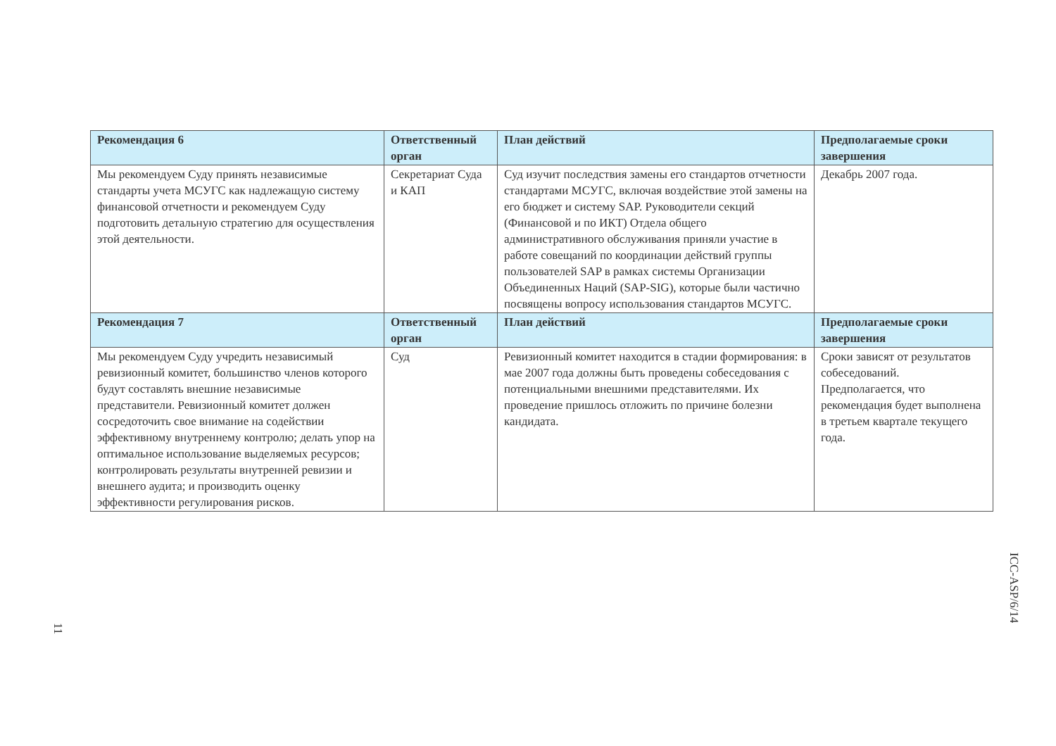| Рекомендация 6 | Ответственный орган | План действий | Предполагаемые сроки завершения |
| --- | --- | --- | --- |
| Мы рекомендуем Суду принять независимые стандарты учета МСУГС как надлежащую систему финансовой отчетности и рекомендуем Суду подготовить детальную стратегию для осуществления этой деятельности. | Секретариат Суда и КАП | Суд изучит последствия замены его стандартов отчетности стандартами МСУГС, включая воздействие этой замены на его бюджет и систему SAP. Руководители секций (Финансовой и по ИКТ) Отдела общего административного обслуживания приняли участие в работе совещаний по координации действий группы пользователей SAP в рамках системы Организации Объединенных Наций (SAP-SIG), которые были частично посвящены вопросу использования стандартов МСУГС. | Декабрь 2007 года. |
| Рекомендация 7 | Ответственный орган | План действий | Предполагаемые сроки завершения |
| Мы рекомендуем Суду учредить независимый ревизионный комитет, большинство членов которого будут составлять внешние независимые представители. Ревизионный комитет должен сосредоточить свое внимание на содействии эффективному внутреннему контролю; делать упор на оптимальное использование выделяемых ресурсов; контролировать результаты внутренней ревизии и внешнего аудита; и производить оценку эффективности регулирования рисков. | Суд | Ревизионный комитет находится в стадии формирования: в мае 2007 года должны быть проведены собеседования с потенциальными внешними представителями. Их проведение пришлось отложить по причине болезни кандидата. | Сроки зависят от результатов собеседований. Предполагается, что рекомендация будет выполнена в третьем квартале текущего года. |
ICC-ASP/6/14
11